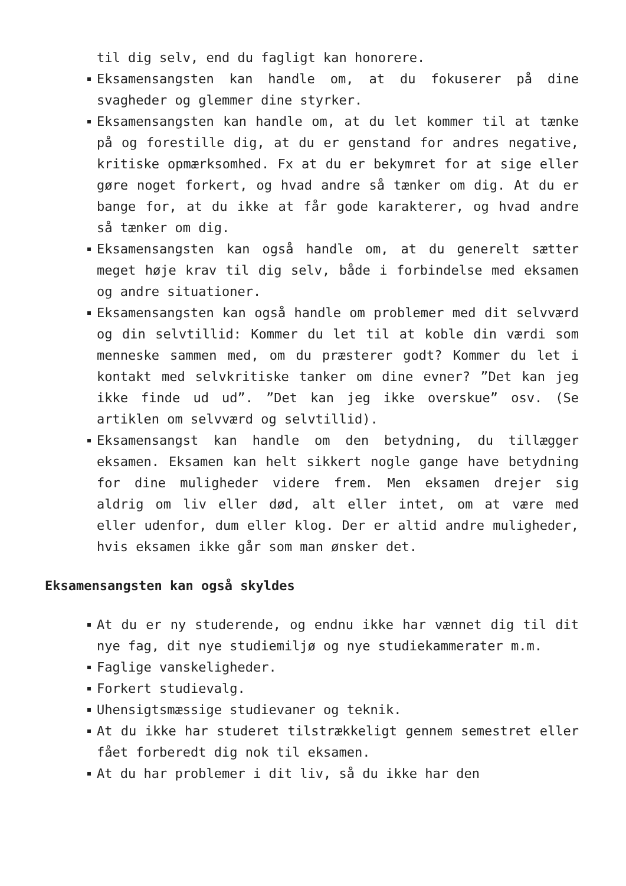til dig selv, end du fagligt kan honorere.
Eksamensangsten kan handle om, at du fokuserer på dine svagheder og glemmer dine styrker.
Eksamensangsten kan handle om, at du let kommer til at tænke på og forestille dig, at du er genstand for andres negative, kritiske opmærksomhed. Fx at du er bekymret for at sige eller gøre noget forkert, og hvad andre så tænker om dig. At du er bange for, at du ikke at får gode karakterer, og hvad andre så tænker om dig.
Eksamensangsten kan også handle om, at du generelt sætter meget høje krav til dig selv, både i forbindelse med eksamen og andre situationer.
Eksamensangsten kan også handle om problemer med dit selvværd og din selvtillid: Kommer du let til at koble din værdi som menneske sammen med, om du præsterer godt? Kommer du let i kontakt med selvkritiske tanker om dine evner? ”Det kan jeg ikke finde ud ud”. ”Det kan jeg ikke overskue” osv. (Se artiklen om selvværd og selvtillid).
Eksamensangst kan handle om den betydning, du tillægger eksamen. Eksamen kan helt sikkert nogle gange have betydning for dine muligheder videre frem. Men eksamen drejer sig aldrig om liv eller død, alt eller intet, om at være med eller udenfor, dum eller klog. Der er altid andre muligheder, hvis eksamen ikke går som man ønsker det.
Eksamensangsten kan også skyldes
At du er ny studerende, og endnu ikke har vænnet dig til dit nye fag, dit nye studiemiljø og nye studiekammerater m.m.
Faglige vanskeligheder.
Forkert studievalg.
Uhensigtsmæssige studievaner og teknik.
At du ikke har studeret tilstrækkeligt gennem semestret eller fået forberedt dig nok til eksamen.
At du har problemer i dit liv, så du ikke har den